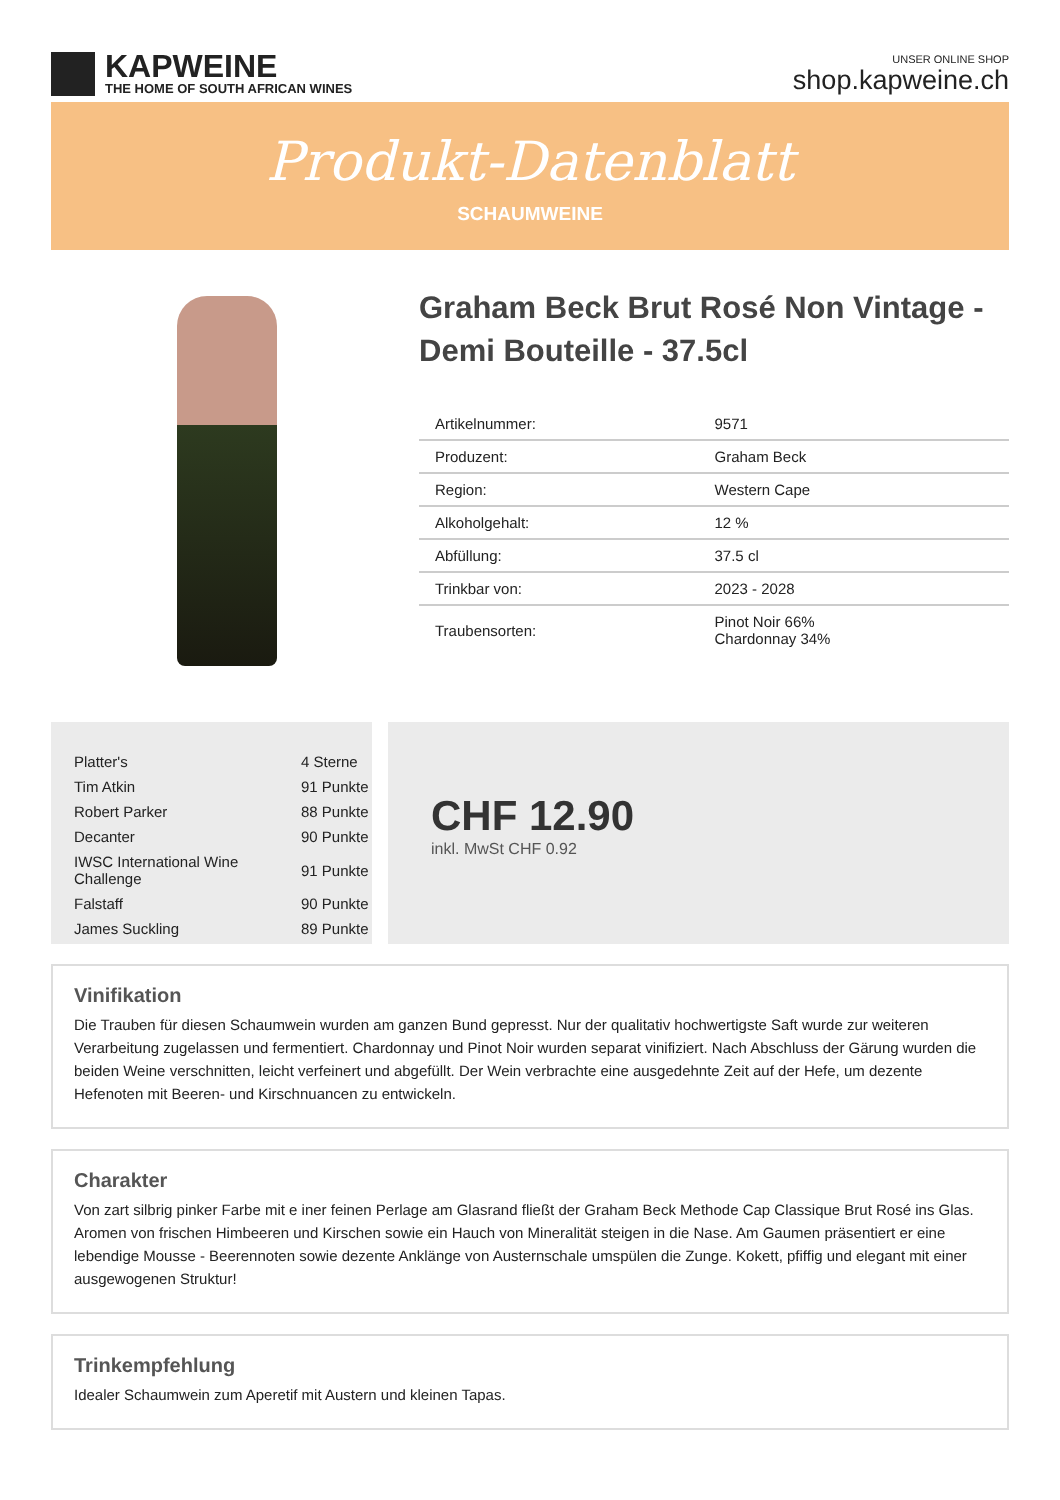KAPWEINE
THE HOME OF SOUTH AFRICAN WINES
UNSER ONLINE SHOP
shop.kapweine.ch
Produkt-Datenblatt
SCHAUMWEINE
Graham Beck Brut Rosé Non Vintage - Demi Bouteille - 37.5cl
| Artikelnummer: | 9571 |
| Produzent: | Graham Beck |
| Region: | Western Cape |
| Alkoholgehalt: | 12 % |
| Abfüllung: | 37.5 cl |
| Trinkbar von: | 2023 - 2028 |
| Traubensorten: | Pinot Noir 66% Chardonnay 34% |
| Platter's | 4 Sterne |
| Tim Atkin | 91 Punkte |
| Robert Parker | 88 Punkte |
| Decanter | 90 Punkte |
| IWSC International Wine Challenge | 91 Punkte |
| Falstaff | 90 Punkte |
| James Suckling | 89 Punkte |
CHF 12.90
inkl. MwSt CHF 0.92
Vinifikation
Die Trauben für diesen Schaumwein wurden am ganzen Bund gepresst. Nur der qualitativ hochwertigste Saft wurde zur weiteren Verarbeitung zugelassen und fermentiert. Chardonnay und Pinot Noir wurden separat vinifiziert. Nach Abschluss der Gärung wurden die beiden Weine verschnitten, leicht verfeinert und abgefüllt. Der Wein verbrachte eine ausgedehnte Zeit auf der Hefe, um dezente Hefenoten mit Beeren- und Kirschnuancen zu entwickeln.
Charakter
Von zart silbrig pinker Farbe mit e iner feinen Perlage am Glasrand fließt der Graham Beck Methode Cap Classique Brut Rosé ins Glas. Aromen von frischen Himbeeren und Kirschen sowie ein Hauch von Mineralität steigen in die Nase. Am Gaumen präsentiert er eine lebendige Mousse - Beerennoten sowie dezente Anklänge von Austernschale umspülen die Zunge. Kokett, pfiffig und elegant mit einer ausgewogenen Struktur!
Trinkempfehlung
Idealer Schaumwein zum Aperetif mit Austern und kleinen Tapas.